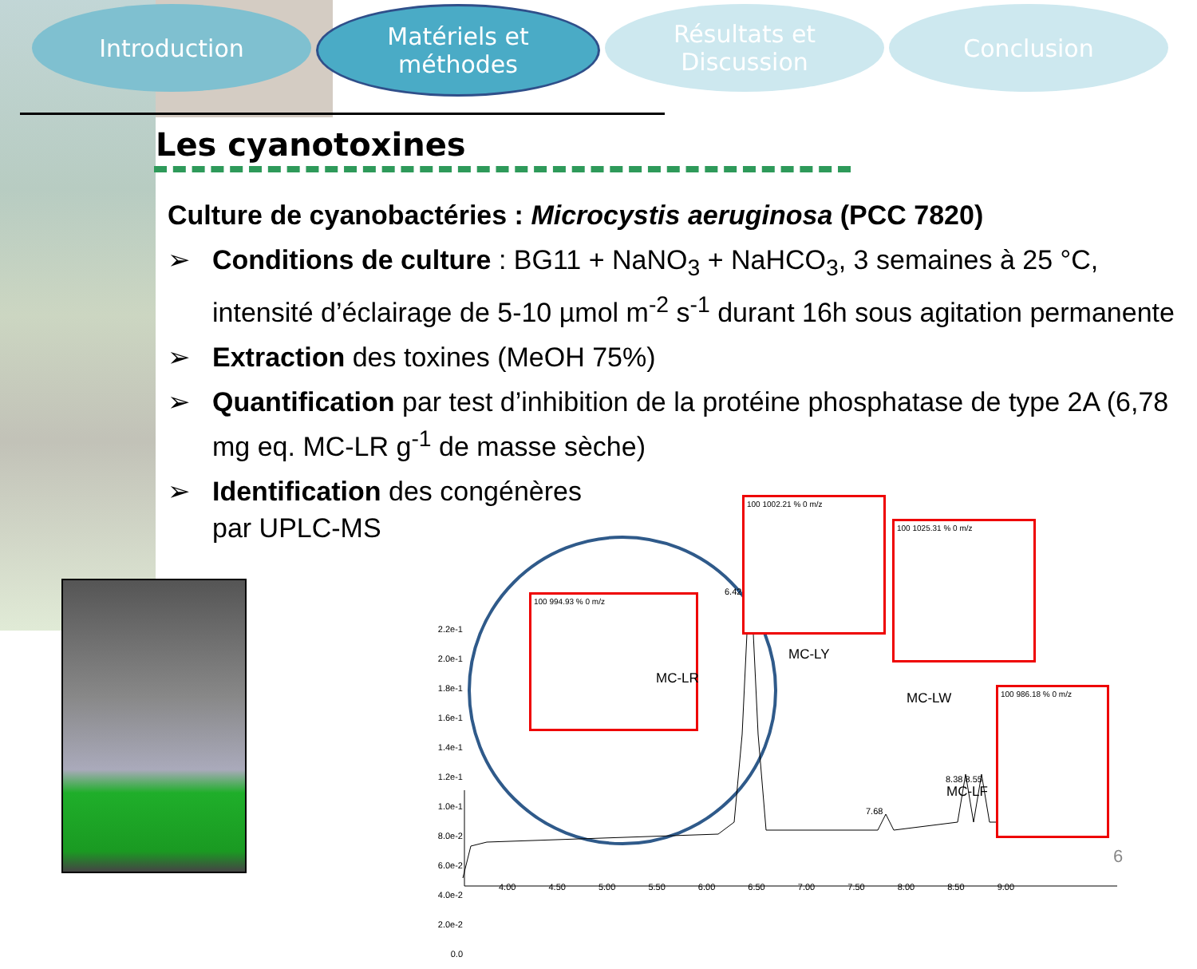Introduction Matériels et
méthodes
Résultats et
Discussion
Conclusion
Les cyanotoxines
Culture de cyanobactéries : Microcystis aeruginosa (PCC 7820)
➢ Conditions de culture : BG11 + NaNO<sub>3</sub> + NaHCO<sub>3</sub>, 3 semaines à 25 °C, intensité d’éclairage de 5-10 µmol m<sup>-2</sup> s<sup>-1</sup> durant 16h sous agitation permanente
➢ Extraction des toxines (MeOH 75%)
➢ Quantification par test d’inhibition de la protéine phosphatase de type 2A (6,78 mg eq. MC-LR g<sup>-1</sup> de masse sèche)
➢ Identification des congénères
par UPLC-MS
2.2e-1
2.0e-1
1.8e-1
1.6e-1
1.4e-1
1.2e-1
1.0e-1
8.0e-2
6.0e-2
4.0e-2
2.0e-2
0.0
4.00 4.50 5.00 5.50 6.00 6.50 7.00 7.50 8.00 8.50 9.00
100 994.93 % 0 m/z
100 1002.21 % 0 m/z
100 1025.31 % 0 m/z
100 986.18 % 0 m/z
MC-LR
MC-LY
MC-LW
MC-LF
6.42
7.68
8.38 8.55
6